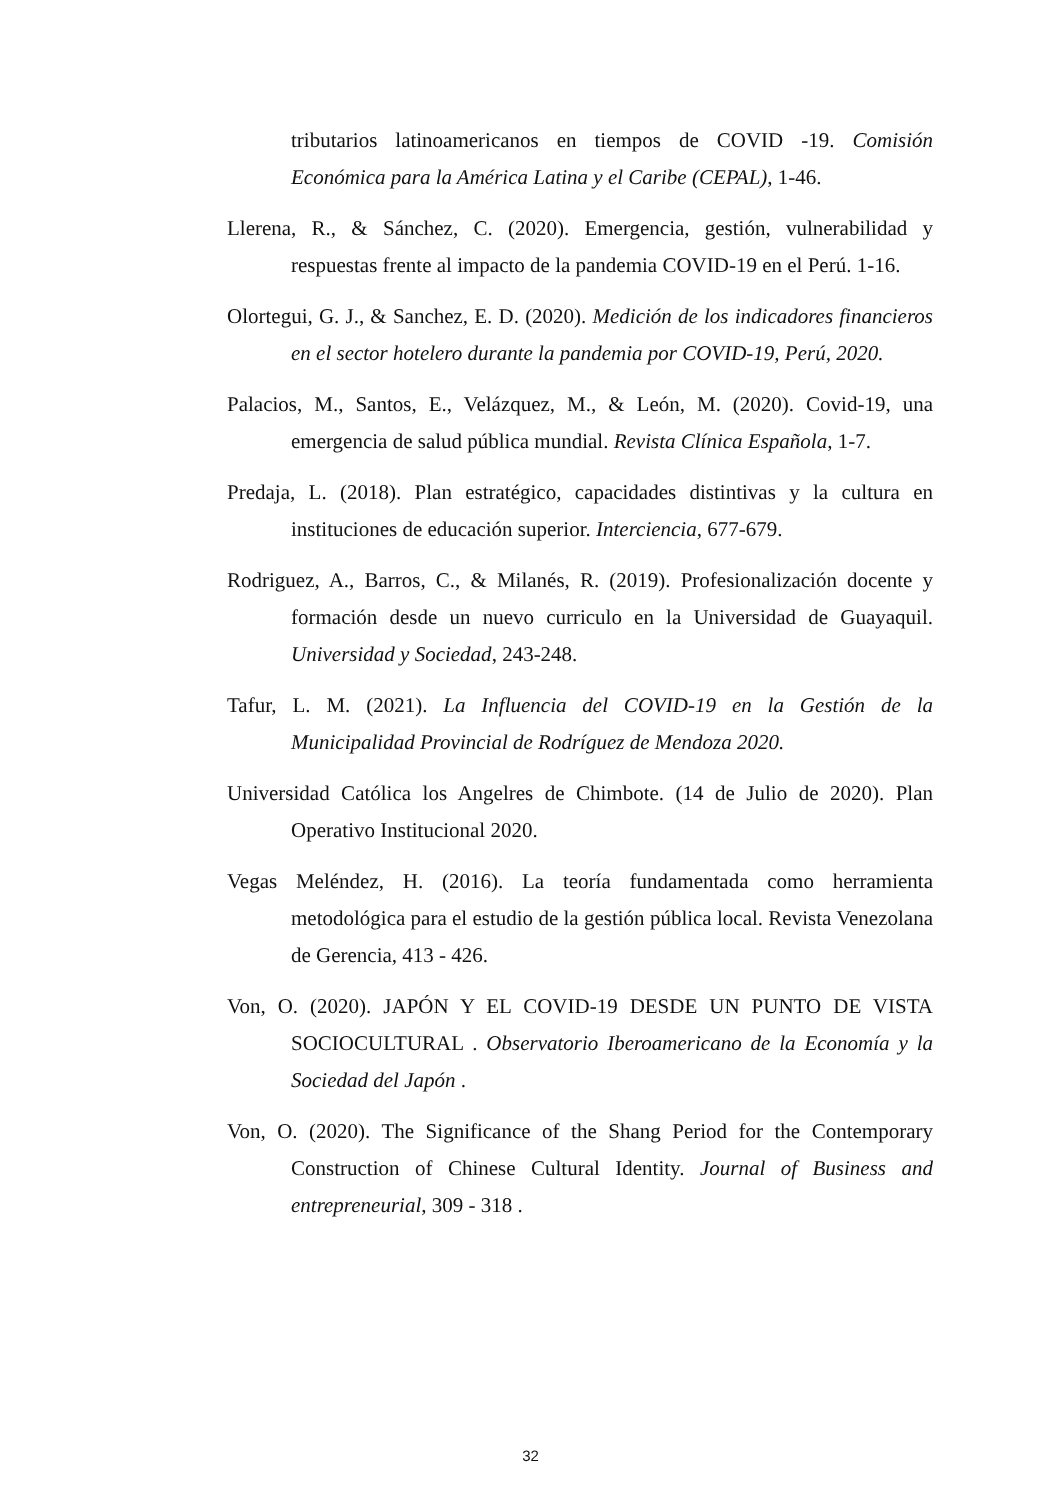tributarios latinoamericanos en tiempos de COVID -19. Comisión Económica para la América Latina y el Caribe (CEPAL), 1-46.
Llerena, R., & Sánchez, C. (2020). Emergencia, gestión, vulnerabilidad y respuestas frente al impacto de la pandemia COVID-19 en el Perú. 1-16.
Olortegui, G. J., & Sanchez, E. D. (2020). Medición de los indicadores financieros en el sector hotelero durante la pandemia por COVID-19, Perú, 2020.
Palacios, M., Santos, E., Velázquez, M., & León, M. (2020). Covid-19, una emergencia de salud pública mundial. Revista Clínica Española, 1-7.
Predaja, L. (2018). Plan estratégico, capacidades distintivas y la cultura en instituciones de educación superior. Interciencia, 677-679.
Rodriguez, A., Barros, C., & Milanés, R. (2019). Profesionalización docente y formación desde un nuevo curriculo en la Universidad de Guayaquil. Universidad y Sociedad, 243-248.
Tafur, L. M. (2021). La Influencia del COVID-19 en la Gestión de la Municipalidad Provincial de Rodríguez de Mendoza 2020.
Universidad Católica los Angelres de Chimbote. (14 de Julio de 2020). Plan Operativo Institucional 2020.
Vegas Meléndez, H. (2016). La teoría fundamentada como herramienta metodológica para el estudio de la gestión pública local. Revista Venezolana de Gerencia, 413 - 426.
Von, O. (2020). JAPÓN Y EL COVID-19 DESDE UN PUNTO DE VISTA SOCIOCULTURAL . Observatorio Iberoamericano de la Economía y la Sociedad del Japón .
Von, O. (2020). The Significance of the Shang Period for the Contemporary Construction of Chinese Cultural Identity. Journal of Business and entrepreneurial, 309 - 318 .
32